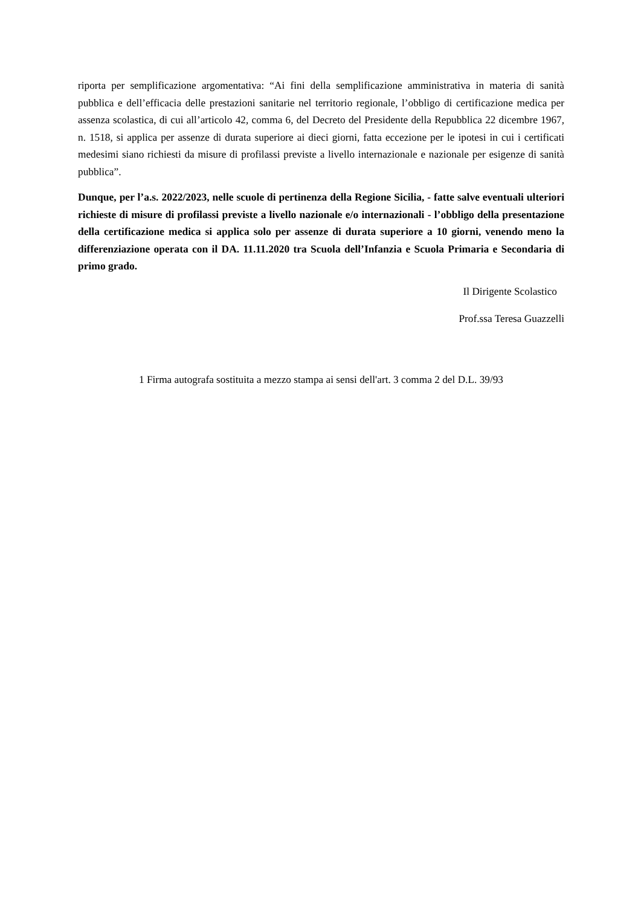riporta per semplificazione argomentativa: “Ai fini della semplificazione amministrativa in materia di sanità pubblica e dell’efficacia delle prestazioni sanitarie nel territorio regionale, l’obbligo di certificazione medica per assenza scolastica, di cui all’articolo 42, comma 6, del Decreto del Presidente della Repubblica 22 dicembre 1967, n. 1518, si applica per assenze di durata superiore ai dieci giorni, fatta eccezione per le ipotesi in cui i certificati medesimi siano richiesti da misure di profilassi previste a livello internazionale e nazionale per esigenze di sanità pubblica”.
Dunque, per l’a.s. 2022/2023, nelle scuole di pertinenza della Regione Sicilia, - fatte salve eventuali ulteriori richieste di misure di profilassi previste a livello nazionale e/o internazionali - l’obbligo della presentazione della certificazione medica si applica solo per assenze di durata superiore a 10 giorni, venendo meno la differenziazione operata con il DA. 11.11.2020 tra Scuola dell’Infanzia e Scuola Primaria e Secondaria di primo grado.
Il Dirigente Scolastico
Prof.ssa Teresa Guazzelli
1 Firma autografa sostituita a mezzo stampa ai sensi dell'art. 3 comma 2 del D.L. 39/93